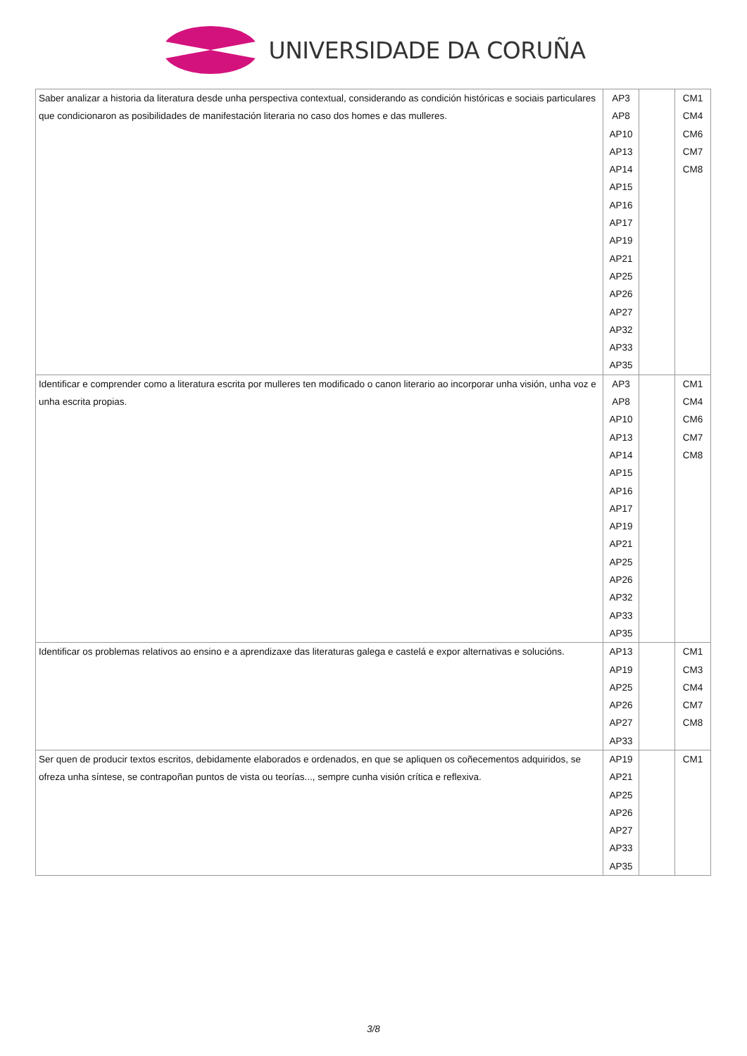UNIVERSIDADE DA CORUÑA
| Saber analizar a historia da literatura desde unha perspectiva contextual, considerando as condición históricas e sociais particulares que condicionaron as posibilidades de manifestación literaria no caso dos homes e das mulleres. | AP3 AP8 AP10 AP13 AP14 AP15 AP16 AP17 AP19 AP21 AP25 AP26 AP27 AP32 AP33 AP35 | | CM1 CM4 CM6 CM7 CM8 |
| Identificar e comprender como a literatura escrita por mulleres ten modificado o canon literario ao incorporar unha visión, unha voz e unha escrita propias. | AP3 AP8 AP10 AP13 AP14 AP15 AP16 AP17 AP19 AP21 AP25 AP26 AP32 AP33 AP35 | | CM1 CM4 CM6 CM7 CM8 |
| Identificar os problemas relativos ao ensino e a aprendizaxe das literaturas galega e castelá e expor alternativas e solucións. | AP13 AP19 AP25 AP26 AP27 AP33 | | CM1 CM3 CM4 CM7 CM8 |
| Ser quen de producir textos escritos, debidamente elaborados e ordenados, en que se apliquen os coñecementos adquiridos, se ofreza unha síntese, se contrapoñan puntos de vista ou teorías..., sempre cunha visión crítica e reflexiva. | AP19 AP21 AP25 AP26 AP27 AP33 AP35 | | CM1 |
3/8